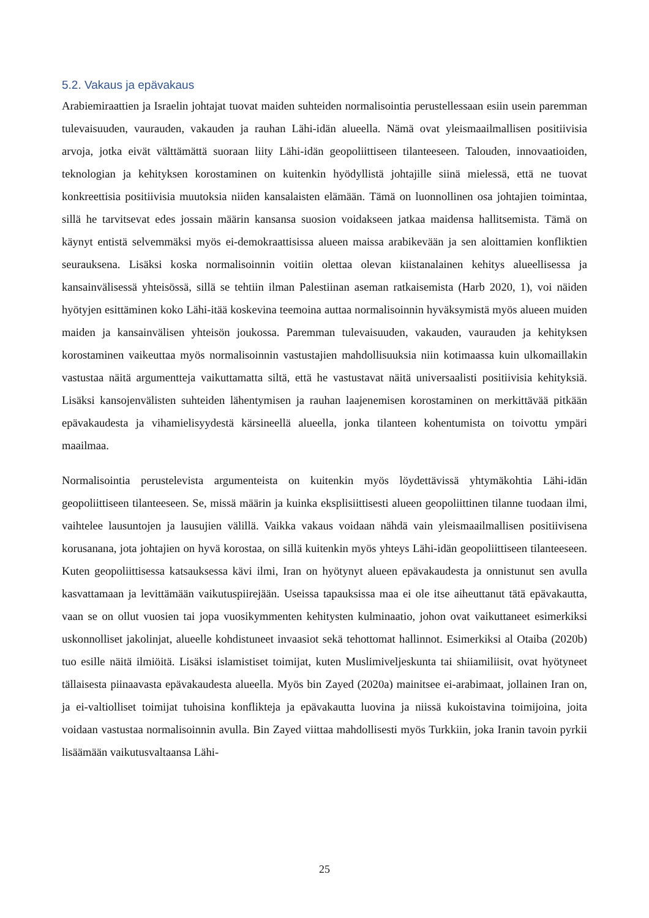5.2. Vakaus ja epävakaus
Arabiemiraattien ja Israelin johtajat tuovat maiden suhteiden normalisointia perustellessaan esiin usein paremman tulevaisuuden, vaurauden, vakauden ja rauhan Lähi-idän alueella. Nämä ovat yleismaailmallisen positiivisia arvoja, jotka eivät välttämättä suoraan liity Lähi-idän geopoliittiseen tilanteeseen. Talouden, innovaatioiden, teknologian ja kehityksen korostaminen on kuitenkin hyödyllistä johtajille siinä mielessä, että ne tuovat konkreettisia positiivisia muutoksia niiden kansalaisten elämään. Tämä on luonnollinen osa johtajien toimintaa, sillä he tarvitsevat edes jossain määrin kansansa suosion voidakseen jatkaa maidensa hallitsemista. Tämä on käynyt entistä selvemmäksi myös ei-demokraattisissa alueen maissa arabikevään ja sen aloittamien konfliktien seurauksena. Lisäksi koska normalisoinnin voitiin olettaa olevan kiistanalainen kehitys alueellisessa ja kansainvälisessä yhteisössä, sillä se tehtiin ilman Palestiinan aseman ratkaisemista (Harb 2020, 1), voi näiden hyötyjen esittäminen koko Lähi-itää koskevina teemoina auttaa normalisoinnin hyväksymistä myös alueen muiden maiden ja kansainvälisen yhteisön joukossa. Paremman tulevaisuuden, vakauden, vaurauden ja kehityksen korostaminen vaikeuttaa myös normalisoinnin vastustajien mahdollisuuksia niin kotimaassa kuin ulkomaillakin vastustaa näitä argumentteja vaikuttamatta siltä, että he vastustavat näitä universaalisti positiivisia kehityksiä. Lisäksi kansojenvälisten suhteiden lähentymisen ja rauhan laajenemisen korostaminen on merkittävää pitkään epävakaudesta ja vihamielisyydestä kärsineellä alueella, jonka tilanteen kohentumista on toivottu ympäri maailmaa.
Normalisointia perustelevista argumenteista on kuitenkin myös löydettävissä yhtymäkohtia Lähi-idän geopoliittiseen tilanteeseen. Se, missä määrin ja kuinka eksplisiittisesti alueen geopoliittinen tilanne tuodaan ilmi, vaihtelee lausuntojen ja lausujien välillä. Vaikka vakaus voidaan nähdä vain yleismaailmallisen positiivisena korusanana, jota johtajien on hyvä korostaa, on sillä kuitenkin myös yhteys Lähi-idän geopoliittiseen tilanteeseen. Kuten geopoliittisessa katsauksessa kävi ilmi, Iran on hyötynyt alueen epävakaudesta ja onnistunut sen avulla kasvattamaan ja levittämään vaikutuspiirejään. Useissa tapauksissa maa ei ole itse aiheuttanut tätä epävakautta, vaan se on ollut vuosien tai jopa vuosikymmenten kehitysten kulminaatio, johon ovat vaikuttaneet esimerkiksi uskonnolliset jakolinjat, alueelle kohdistuneet invaasiot sekä tehottomat hallinnot. Esimerkiksi al Otaiba (2020b) tuo esille näitä ilmiöitä. Lisäksi islamistiset toimijat, kuten Muslimiveljeskunta tai shiiamiliisit, ovat hyötyneet tällaisesta piinaavasta epävakaudesta alueella. Myös bin Zayed (2020a) mainitsee ei-arabimaat, jollainen Iran on, ja ei-valtiolliset toimijat tuhoisina konflikteja ja epävakautta luovina ja niissä kukoistavina toimijoina, joita voidaan vastustaa normalisoinnin avulla. Bin Zayed viittaa mahdollisesti myös Turkkiin, joka Iranin tavoin pyrkii lisäämään vaikutusvaltaansa Lähi-
25